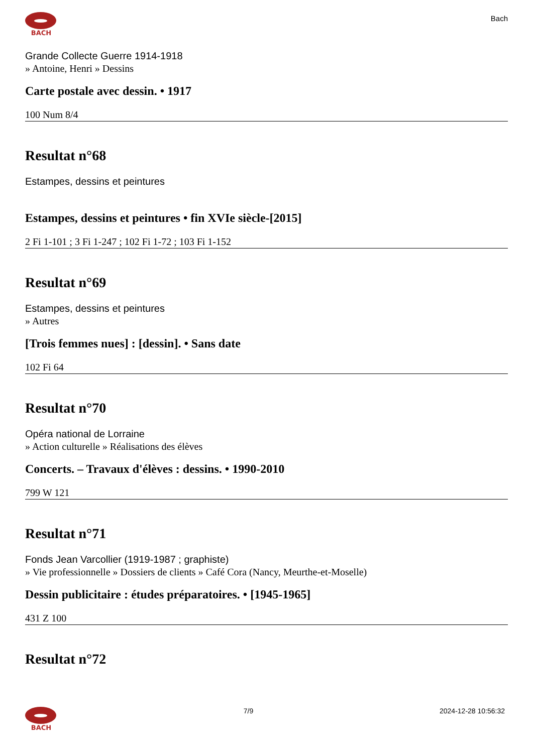BACH
Bach
Grande Collecte Guerre 1914-1918
» Antoine, Henri » Dessins
Carte postale avec dessin. • 1917
100 Num 8/4
Resultat n°68
Estampes, dessins et peintures
Estampes, dessins et peintures • fin XVIe siècle-[2015]
2 Fi 1-101 ; 3 Fi 1-247 ; 102 Fi 1-72 ; 103 Fi 1-152
Resultat n°69
Estampes, dessins et peintures
» Autres
[Trois femmes nues] : [dessin]. • Sans date
102 Fi 64
Resultat n°70
Opéra national de Lorraine
» Action culturelle » Réalisations des élèves
Concerts. – Travaux d'élèves : dessins. • 1990-2010
799 W 121
Resultat n°71
Fonds Jean Varcollier (1919-1987 ; graphiste)
» Vie professionnelle » Dossiers de clients » Café Cora (Nancy, Meurthe-et-Moselle)
Dessin publicitaire : études préparatoires. • [1945-1965]
431 Z 100
Resultat n°72
BACH 7/9 2024-12-28 10:56:32